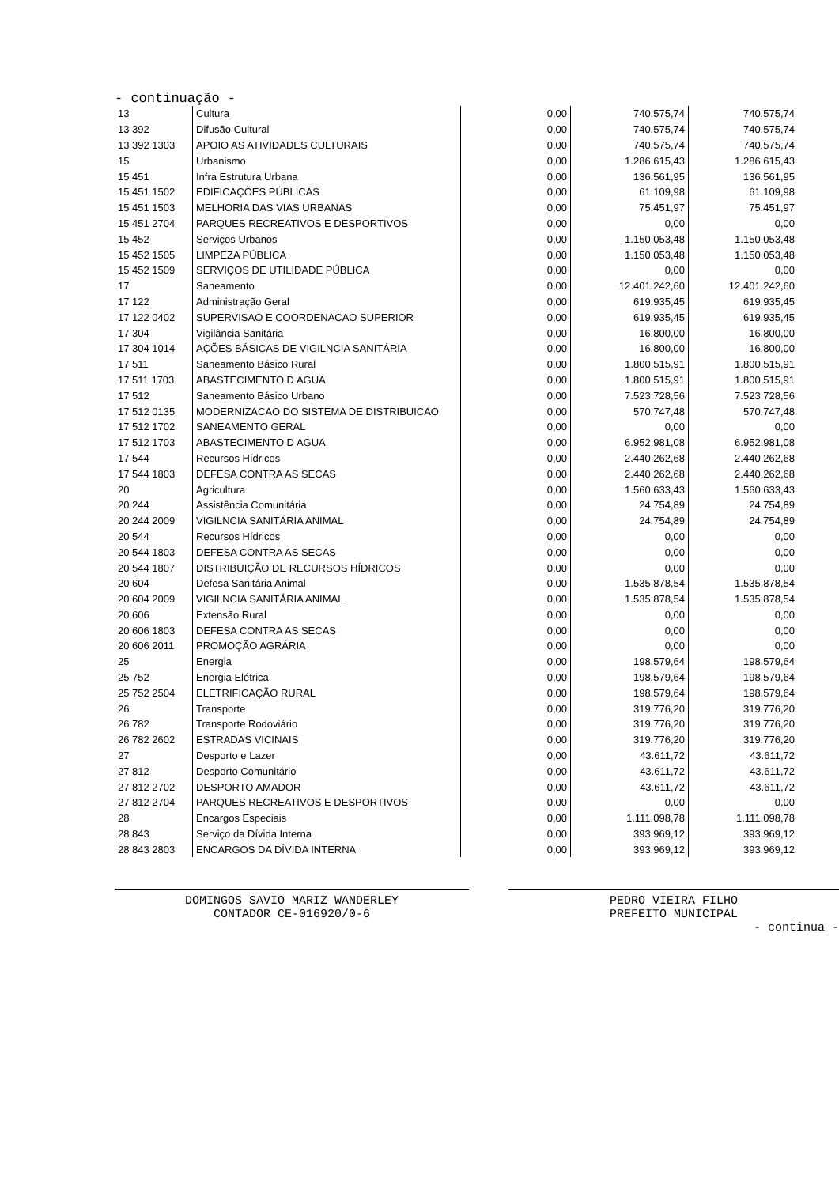- continuação -
| 13 | Cultura | 0,00 | 740.575,74 | 740.575,74 |
| 13 392 | Difusão Cultural | 0,00 | 740.575,74 | 740.575,74 |
| 13 392 1303 | APOIO AS ATIVIDADES CULTURAIS | 0,00 | 740.575,74 | 740.575,74 |
| 15 | Urbanismo | 0,00 | 1.286.615,43 | 1.286.615,43 |
| 15 451 | Infra Estrutura Urbana | 0,00 | 136.561,95 | 136.561,95 |
| 15 451 1502 | EDIFICAÇÕES PÚBLICAS | 0,00 | 61.109,98 | 61.109,98 |
| 15 451 1503 | MELHORIA DAS VIAS URBANAS | 0,00 | 75.451,97 | 75.451,97 |
| 15 451 2704 | PARQUES RECREATIVOS E DESPORTIVOS | 0,00 | 0,00 | 0,00 |
| 15 452 | Serviços Urbanos | 0,00 | 1.150.053,48 | 1.150.053,48 |
| 15 452 1505 | LIMPEZA PÚBLICA | 0,00 | 1.150.053,48 | 1.150.053,48 |
| 15 452 1509 | SERVIÇOS DE UTILIDADE PÚBLICA | 0,00 | 0,00 | 0,00 |
| 17 | Saneamento | 0,00 | 12.401.242,60 | 12.401.242,60 |
| 17 122 | Administração Geral | 0,00 | 619.935,45 | 619.935,45 |
| 17 122 0402 | SUPERVISAO E COORDENACAO SUPERIOR | 0,00 | 619.935,45 | 619.935,45 |
| 17 304 | Vigilância Sanitária | 0,00 | 16.800,00 | 16.800,00 |
| 17 304 1014 | AÇÕES BÁSICAS DE VIGILNCIA SANITÁRIA | 0,00 | 16.800,00 | 16.800,00 |
| 17 511 | Saneamento Básico Rural | 0,00 | 1.800.515,91 | 1.800.515,91 |
| 17 511 1703 | ABASTECIMENTO D AGUA | 0,00 | 1.800.515,91 | 1.800.515,91 |
| 17 512 | Saneamento Básico Urbano | 0,00 | 7.523.728,56 | 7.523.728,56 |
| 17 512 0135 | MODERNIZACAO DO SISTEMA DE DISTRIBUICAO | 0,00 | 570.747,48 | 570.747,48 |
| 17 512 1702 | SANEAMENTO GERAL | 0,00 | 0,00 | 0,00 |
| 17 512 1703 | ABASTECIMENTO D AGUA | 0,00 | 6.952.981,08 | 6.952.981,08 |
| 17 544 | Recursos Hídricos | 0,00 | 2.440.262,68 | 2.440.262,68 |
| 17 544 1803 | DEFESA CONTRA AS SECAS | 0,00 | 2.440.262,68 | 2.440.262,68 |
| 20 | Agricultura | 0,00 | 1.560.633,43 | 1.560.633,43 |
| 20 244 | Assistência Comunitária | 0,00 | 24.754,89 | 24.754,89 |
| 20 244 2009 | VIGILNCIA SANITÁRIA ANIMAL | 0,00 | 24.754,89 | 24.754,89 |
| 20 544 | Recursos Hídricos | 0,00 | 0,00 | 0,00 |
| 20 544 1803 | DEFESA CONTRA AS SECAS | 0,00 | 0,00 | 0,00 |
| 20 544 1807 | DISTRIBUIÇÃO DE RECURSOS HÍDRICOS | 0,00 | 0,00 | 0,00 |
| 20 604 | Defesa Sanitária Animal | 0,00 | 1.535.878,54 | 1.535.878,54 |
| 20 604 2009 | VIGILNCIA SANITÁRIA ANIMAL | 0,00 | 1.535.878,54 | 1.535.878,54 |
| 20 606 | Extensão Rural | 0,00 | 0,00 | 0,00 |
| 20 606 1803 | DEFESA CONTRA AS SECAS | 0,00 | 0,00 | 0,00 |
| 20 606 2011 | PROMOÇÃO AGRÁRIA | 0,00 | 0,00 | 0,00 |
| 25 | Energia | 0,00 | 198.579,64 | 198.579,64 |
| 25 752 | Energia Elétrica | 0,00 | 198.579,64 | 198.579,64 |
| 25 752 2504 | ELETRIFICAÇÃO RURAL | 0,00 | 198.579,64 | 198.579,64 |
| 26 | Transporte | 0,00 | 319.776,20 | 319.776,20 |
| 26 782 | Transporte Rodoviário | 0,00 | 319.776,20 | 319.776,20 |
| 26 782 2602 | ESTRADAS VICINAIS | 0,00 | 319.776,20 | 319.776,20 |
| 27 | Desporto e Lazer | 0,00 | 43.611,72 | 43.611,72 |
| 27 812 | Desporto Comunitário | 0,00 | 43.611,72 | 43.611,72 |
| 27 812 2702 | DESPORTO AMADOR | 0,00 | 43.611,72 | 43.611,72 |
| 27 812 2704 | PARQUES RECREATIVOS E DESPORTIVOS | 0,00 | 0,00 | 0,00 |
| 28 | Encargos Especiais | 0,00 | 1.111.098,78 | 1.111.098,78 |
| 28 843 | Serviço da Dívida Interna | 0,00 | 393.969,12 | 393.969,12 |
| 28 843 2803 | ENCARGOS DA DÍVIDA INTERNA | 0,00 | 393.969,12 | 393.969,12 |
DOMINGOS SAVIO MARIZ WANDERLEY
CONTADOR CE-016920/0-6
PEDRO VIEIRA FILHO
PREFEITO MUNICIPAL
- continua -